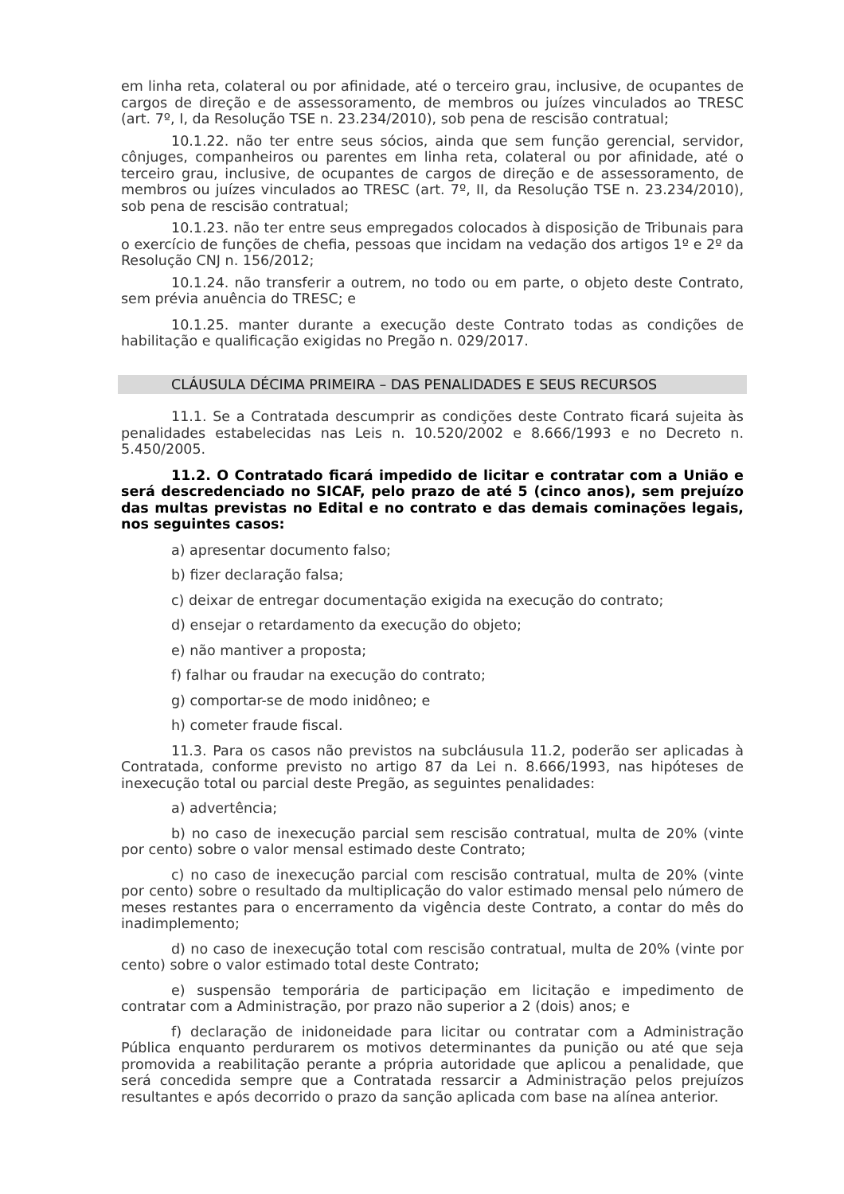em linha reta, colateral ou por afinidade, até o terceiro grau, inclusive, de ocupantes de cargos de direção e de assessoramento, de membros ou juízes vinculados ao TRESC (art. 7º, I, da Resolução TSE n. 23.234/2010), sob pena de rescisão contratual;
10.1.22. não ter entre seus sócios, ainda que sem função gerencial, servidor, cônjuges, companheiros ou parentes em linha reta, colateral ou por afinidade, até o terceiro grau, inclusive, de ocupantes de cargos de direção e de assessoramento, de membros ou juízes vinculados ao TRESC (art. 7º, II, da Resolução TSE n. 23.234/2010), sob pena de rescisão contratual;
10.1.23. não ter entre seus empregados colocados à disposição de Tribunais para o exercício de funções de chefia, pessoas que incidam na vedação dos artigos 1º e 2º da Resolução CNJ n. 156/2012;
10.1.24. não transferir a outrem, no todo ou em parte, o objeto deste Contrato, sem prévia anuência do TRESC; e
10.1.25. manter durante a execução deste Contrato todas as condições de habilitação e qualificação exigidas no Pregão n. 029/2017.
CLÁUSULA DÉCIMA PRIMEIRA – DAS PENALIDADES E SEUS RECURSOS
11.1. Se a Contratada descumprir as condições deste Contrato ficará sujeita às penalidades estabelecidas nas Leis n. 10.520/2002 e 8.666/1993 e no Decreto n. 5.450/2005.
11.2. O Contratado ficará impedido de licitar e contratar com a União e será descredenciado no SICAF, pelo prazo de até 5 (cinco anos), sem prejuízo das multas previstas no Edital e no contrato e das demais cominações legais, nos seguintes casos:
a) apresentar documento falso;
b) fizer declaração falsa;
c) deixar de entregar documentação exigida na execução do contrato;
d) ensejar o retardamento da execução do objeto;
e) não mantiver a proposta;
f) falhar ou fraudar na execução do contrato;
g) comportar-se de modo inidôneo; e
h) cometer fraude fiscal.
11.3. Para os casos não previstos na subcláusula 11.2, poderão ser aplicadas à Contratada, conforme previsto no artigo 87 da Lei n. 8.666/1993, nas hipóteses de inexecução total ou parcial deste Pregão, as seguintes penalidades:
a) advertência;
b) no caso de inexecução parcial sem rescisão contratual, multa de 20% (vinte por cento) sobre o valor mensal estimado deste Contrato;
c) no caso de inexecução parcial com rescisão contratual, multa de 20% (vinte por cento) sobre o resultado da multiplicação do valor estimado mensal pelo número de meses restantes para o encerramento da vigência deste Contrato, a contar do mês do inadimplemento;
d) no caso de inexecução total com rescisão contratual, multa de 20% (vinte por cento) sobre o valor estimado total deste Contrato;
e) suspensão temporária de participação em licitação e impedimento de contratar com a Administração, por prazo não superior a 2 (dois) anos; e
f) declaração de inidoneidade para licitar ou contratar com a Administração Pública enquanto perdurarem os motivos determinantes da punição ou até que seja promovida a reabilitação perante a própria autoridade que aplicou a penalidade, que será concedida sempre que a Contratada ressarcir a Administração pelos prejuízos resultantes e após decorrido o prazo da sanção aplicada com base na alínea anterior.